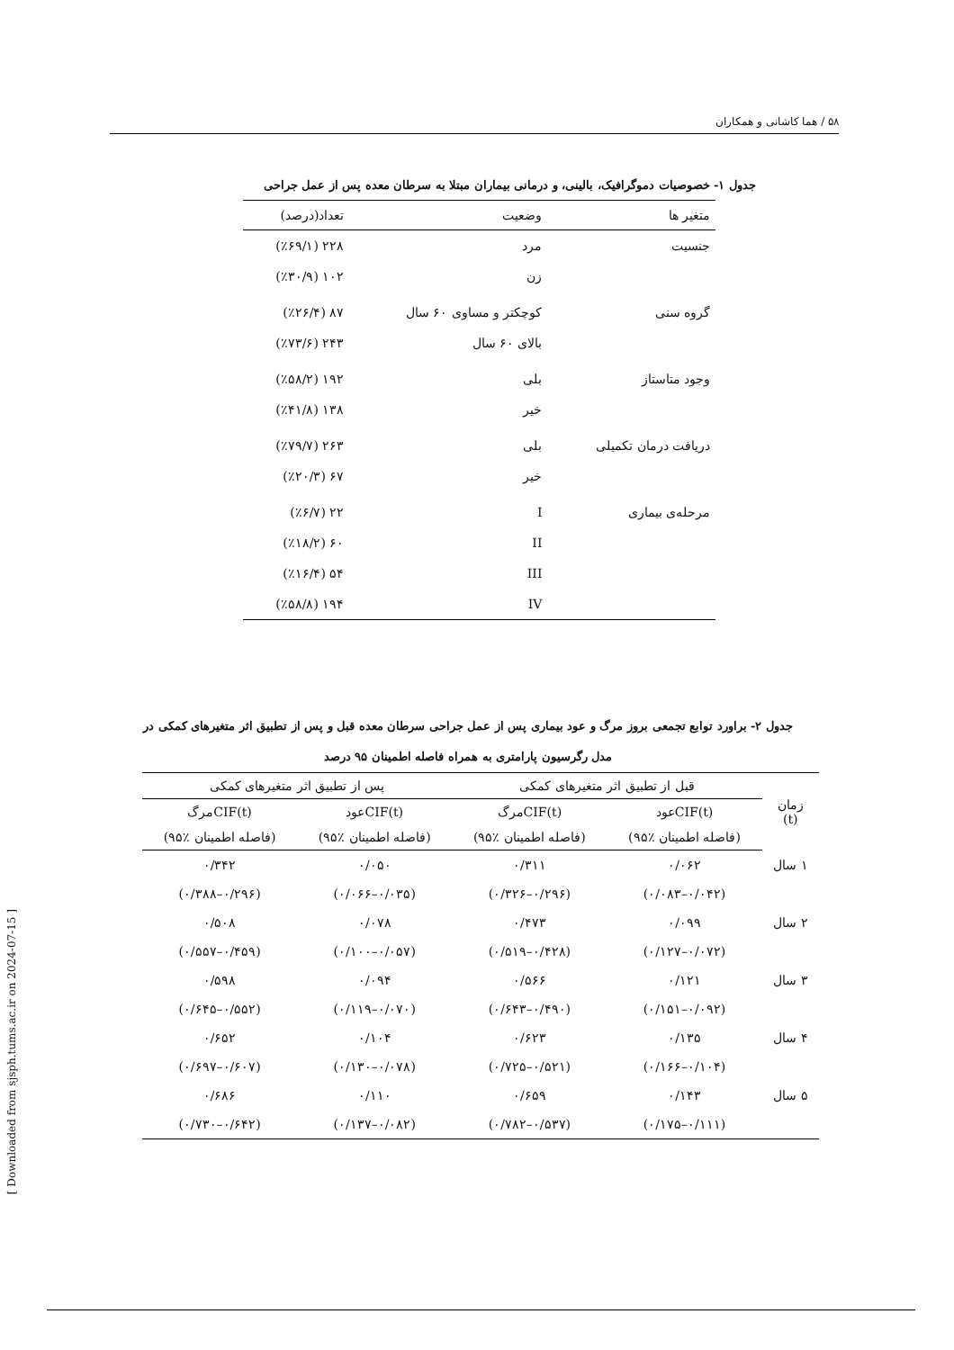۵۸ / هما کاشانی و همکاران
جدول ۱- خصوصیات دموگرافیک، بالینی، و درمانی بیماران مبتلا به سرطان معده پس از عمل جراحی
| متغیر ها | وضعیت | تعداد(درصد) |
| --- | --- | --- |
| جنسیت | مرد | ۲۲۸ (٪۶۹/۱) |
| | زن | ۱۰۲ (٪۳۰/۹) |
| گروه سنی | کوچکتر و مساوی ۶۰ سال | ۸۷ (٪۲۶/۴) |
| | بالای ۶۰ سال | ۲۴۳ (٪۷۳/۶) |
| وجود متاستاز | بلی | ۱۹۲ (٪۵۸/۲) |
| | خیر | ۱۳۸ (٪۴۱/۸) |
| دریافت درمان تکمیلی | بلی | ۲۶۳ (٪۷۹/۷) |
| | خیر | ۶۷ (٪۲۰/۳) |
| مرحله‌ی بیماری | I | ۲۲ (٪۶/۷) |
| | II | ۶۰ (٪۱۸/۲) |
| | III | ۵۴ (٪۱۶/۴) |
| | IV | ۱۹۴ (٪۵۸/۸) |
جدول ۲- براورد توابع تجمعی بروز مرگ و عود بیماری پس از عمل جراحی سرطان معده قبل و پس از تطبیق اثر متغیرهای کمکی در
مدل رگرسیون پارامتری به همراه فاصله اطمینان ۹۵ درصد
| زمان (t) | قبل از تطبیق اثر متغیرهای کمکی | | پس از تطبیق اثر متغیرهای کمکی | |
| --- | --- | --- | --- | --- |
| | CIF(t)عود | CIF(t)مرگ | CIF(t)عود | CIF(t)مرگ |
| | (فاصله اطمینان ٪۹۵) | (فاصله اطمینان ٪۹۵) | (فاصله اطمینان ٪۹۵) | (فاصله اطمینان ٪۹۵) |
| ۱ سال | ۰/۰۶۲ | ۰/۳۱۱ | ۰/۰۵۰ | ۰/۳۴۲ |
| | (۰/۰۴۲–۰/۰۸۳) | (۰/۲۹۶–۰/۳۲۶) | (۰/۰۳۵–۰/۰۶۶) | (۰/۲۹۶–۰/۳۸۸) |
| ۲ سال | ۰/۰۹۹ | ۰/۴۷۳ | ۰/۰۷۸ | ۰/۵۰۸ |
| | (۰/۰۷۲–۰/۱۲۷) | (۰/۴۲۸–۰/۵۱۹) | (۰/۰۵۷–۰/۱۰۰) | (۰/۴۵۹–۰/۵۵۷) |
| ۳ سال | ۰/۱۲۱ | ۰/۵۶۶ | ۰/۰۹۴ | ۰/۵۹۸ |
| | (۰/۰۹۲–۰/۱۵۱) | (۰/۴۹۰–۰/۶۴۳) | (۰/۰۷۰–۰/۱۱۹) | (۰/۵۵۲–۰/۶۴۵) |
| ۴ سال | ۰/۱۳۵ | ۰/۶۲۳ | ۰/۱۰۴ | ۰/۶۵۲ |
| | (۰/۱۰۴–۰/۱۶۶) | (۰/۵۲۱–۰/۷۲۵) | (۰/۰۷۸–۰/۱۳۰) | (۰/۶۰۷–۰/۶۹۷) |
| ۵ سال | ۰/۱۴۳ | ۰/۶۵۹ | ۰/۱۱۰ | ۰/۶۸۶ |
| | (۰/۱۱۱–۰/۱۷۵) | (۰/۵۳۷–۰/۷۸۲) | (۰/۰۸۲–۰/۱۳۷) | (۰/۶۴۲–۰/۷۳۰) |
[ Downloaded from sjsph.tums.ac.ir on 2024-07-15 ]